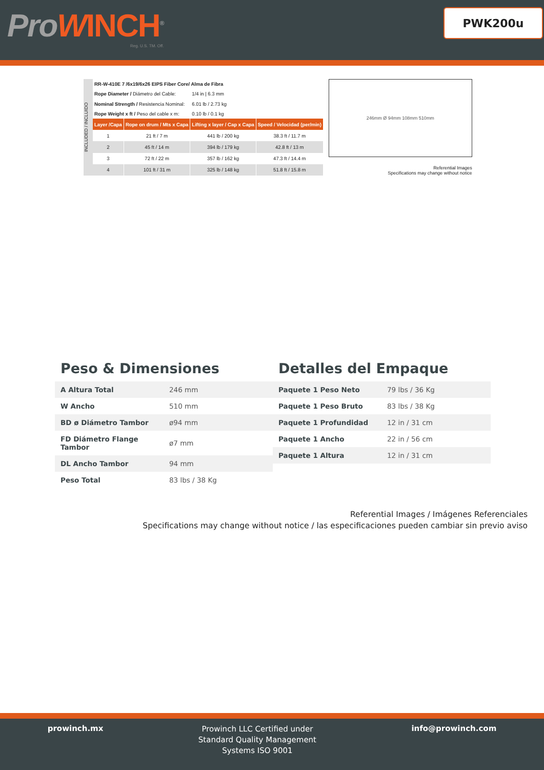ProWINCH<sup>®</sup>
Reg. U.S. TM. Off.
PWK200u
INCLUDED / INCLUIDO
| RR-W-410E 7 /6x19/6x26 EIPS Fiber Core/ Alma de Fibra | | | |
| Rope Diameter / Diámetro del Cable: | | 1/4 in / 6.3 mm | |
| Nominal Strength / Resistencia Nominal: | | 6.01 lb / 2.73 kg | |
| Rope Weight x ft / Peso del cable x m: | | 0.10 lb / 0.1 kg | |
| Layer /Capa | Rope on drum / Mts x Capa | Lifting x layer / Cap x Capa | Speed / Velocidad (per/min) |
| 1 | 21 ft / 7 m | 441 lb / 200 kg | 38.3 ft / 11.7 m |
| 2 | 45 ft / 14 m | 394 lb / 179 kg | 42.8 ft / 13 m |
| 3 | 72 ft / 22 m | 357 lb / 162 kg | 47.3 ft / 14.4 m |
| 4 | 101 ft / 31 m | 325 lb / 148 kg | 51.8 ft / 15.8 m |
246mm Ø 94mm 108mm 510mm
Referential Images
Specifications may change without notice
Peso & Dimensiones
| A Altura Total | 246 mm |
| W Ancho | 510 mm |
| BD ø Diámetro Tambor | ø94 mm |
| FD Diámetro Flange Tambor | ø7 mm |
| DL Ancho Tambor | 94 mm |
| Peso Total | 83 lbs / 38 Kg |
Detalles del Empaque
| Paquete 1 Peso Neto | 79 lbs / 36 Kg |
| Paquete 1 Peso Bruto | 83 lbs / 38 Kg |
| Paquete 1 Profundidad | 12 in / 31 cm |
| Paquete 1 Ancho | 22 in / 56 cm |
| Paquete 1 Altura | 12 in / 31 cm |
Referential Images / Imágenes Referenciales
Specifications may change without notice / las especificaciones pueden cambiar sin previo aviso
prowinch.mx
Prowinch LLC Certified under
Standard Quality Management
Systems ISO 9001
info@prowinch.com